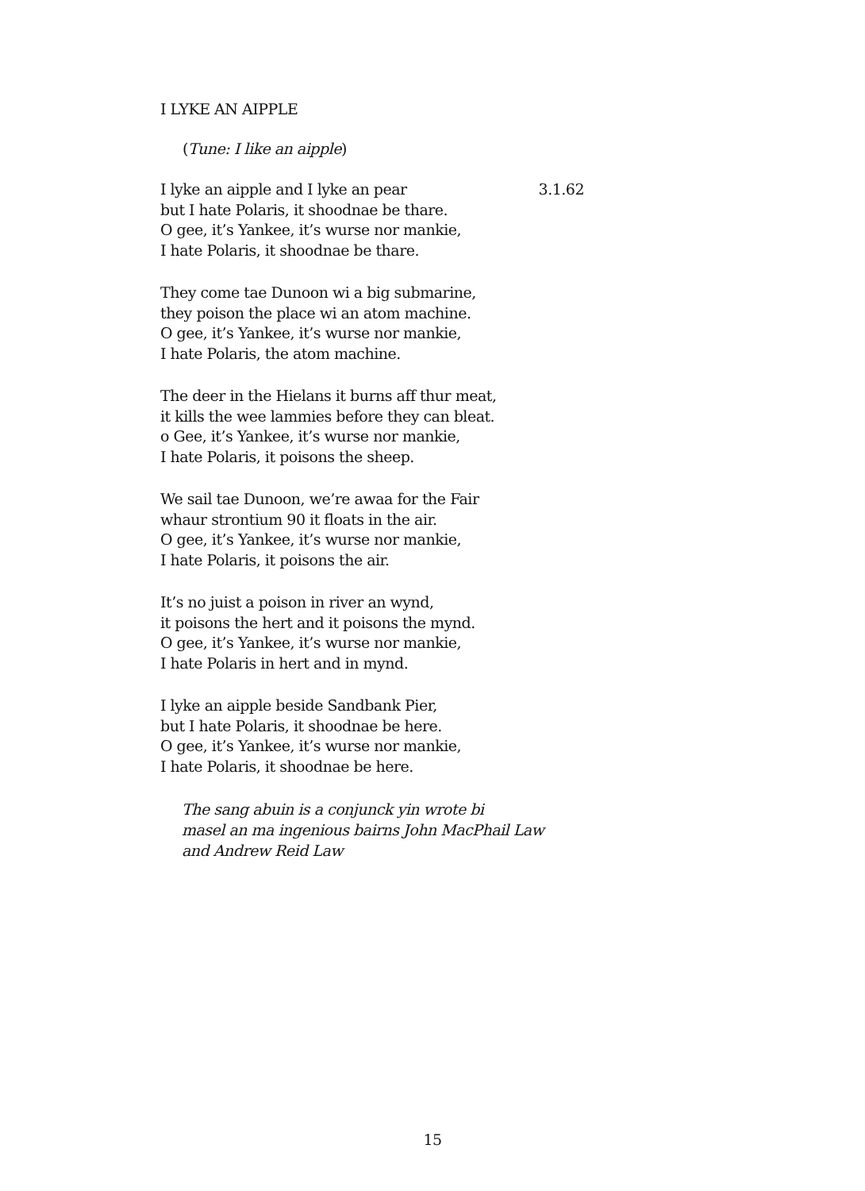I LYKE AN AIPPLE
(Tune: I like an aipple)
I lyke an aipple and I lyke an pear 3.1.62
but I hate Polaris, it shoodnae be thare.
O gee, it’s Yankee, it’s wurse nor mankie,
I hate Polaris, it shoodnae be thare.
They come tae Dunoon wi a big submarine,
they poison the place wi an atom machine.
O gee, it’s Yankee, it’s wurse nor mankie,
I hate Polaris, the atom machine.
The deer in the Hielans it burns aff thur meat,
it kills the wee lammies before they can bleat.
o Gee, it’s Yankee, it’s wurse nor mankie,
I hate Polaris, it poisons the sheep.
We sail tae Dunoon, we’re awaa for the Fair
whaur strontium 90 it floats in the air.
O gee, it’s Yankee, it’s wurse nor mankie,
I hate Polaris, it poisons the air.
It’s no juist a poison in river an wynd,
it poisons the hert and it poisons the mynd.
O gee, it’s Yankee, it’s wurse nor mankie,
I hate Polaris in hert and in mynd.
I lyke an aipple beside Sandbank Pier,
but I hate Polaris, it shoodnae be here.
O gee, it’s Yankee, it’s wurse nor mankie,
I hate Polaris, it shoodnae be here.
The sang abuin is a conjunck yin wrote bi
masel an ma ingenious bairns John MacPhail Law
and Andrew Reid Law
15